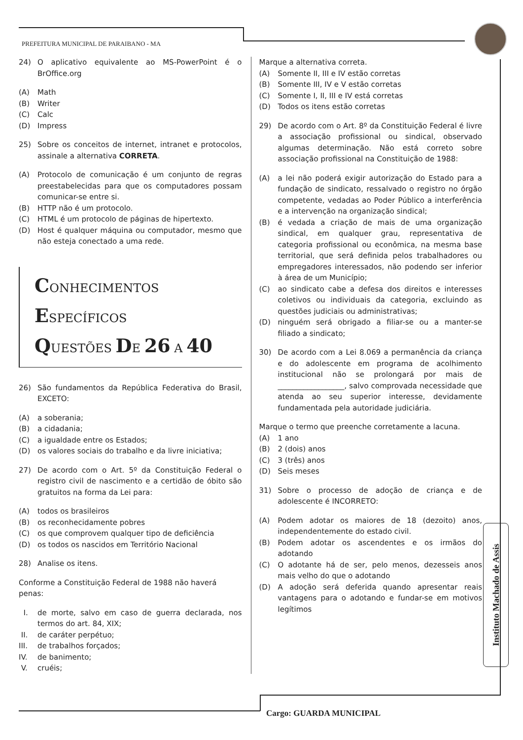PREFEITURA MUNICIPAL DE PARAIBANO - MA
24) O aplicativo equivalente ao MS-PowerPoint é o BrOffice.org
(A) Math
(B) Writer
(C) Calc
(D) Impress
25) Sobre os conceitos de internet, intranet e protocolos, assinale a alternativa CORRETA.
(A) Protocolo de comunicação é um conjunto de regras preestabelecidas para que os computadores possam comunicar-se entre si.
(B) HTTP não é um protocolo.
(C) HTML é um protocolo de páginas de hipertexto.
(D) Host é qualquer máquina ou computador, mesmo que não esteja conectado a uma rede.
CONHECIMENTOS ESPECÍFICOS
QUESTÕES DE 26 A 40
26) São fundamentos da República Federativa do Brasil, EXCETO:
(A) a soberania;
(B) a cidadania;
(C) a igualdade entre os Estados;
(D) os valores sociais do trabalho e da livre iniciativa;
27) De acordo com o Art. 5º da Constituição Federal o registro civil de nascimento e a certidão de óbito são gratuitos na forma da Lei para:
(A) todos os brasileiros
(B) os reconhecidamente pobres
(C) os que comprovem qualquer tipo de deficiência
(D) os todos os nascidos em Território Nacional
28) Analise os itens.
Conforme a Constituição Federal de 1988 não haverá penas:
I. de morte, salvo em caso de guerra declarada, nos termos do art. 84, XIX;
II. de caráter perpétuo;
III. de trabalhos forçados;
IV. de banimento;
V. cruéis;
Marque a alternativa correta.
(A) Somente II, III e IV estão corretas
(B) Somente III, IV e V estão corretas
(C) Somente I, II, III e IV está corretas
(D) Todos os itens estão corretas
29) De acordo com o Art. 8º da Constituição Federal é livre a associação profissional ou sindical, observado algumas determinação. Não está correto sobre associação profissional na Constituição de 1988:
(A) a lei não poderá exigir autorização do Estado para a fundação de sindicato, ressalvado o registro no órgão competente, vedadas ao Poder Público a interferência e a intervenção na organização sindical;
(B) é vedada a criação de mais de uma organização sindical, em qualquer grau, representativa de categoria profissional ou econômica, na mesma base territorial, que será definida pelos trabalhadores ou empregadores interessados, não podendo ser inferior à área de um Município;
(C) ao sindicato cabe a defesa dos direitos e interesses coletivos ou individuais da categoria, excluindo as questões judiciais ou administrativas;
(D) ninguém será obrigado a filiar-se ou a manter-se filiado a sindicato;
30) De acordo com a Lei 8.069 a permanência da criança e do adolescente em programa de acolhimento institucional não se prolongará por mais de __________________, salvo comprovada necessidade que atenda ao seu superior interesse, devidamente fundamentada pela autoridade judiciária.
Marque o termo que preenche corretamente a lacuna.
(A) 1 ano
(B) 2 (dois) anos
(C) 3 (três) anos
(D) Seis meses
31) Sobre o processo de adoção de criança e de adolescente é INCORRETO:
(A) Podem adotar os maiores de 18 (dezoito) anos, independentemente do estado civil.
(B) Podem adotar os ascendentes e os irmãos do adotando
(C) O adotante há de ser, pelo menos, dezesseis anos mais velho do que o adotando
(D) A adoção será deferida quando apresentar reais vantagens para o adotando e fundar-se em motivos legítimos
Instituto Machado de Assis
Cargo: GUARDA MUNICIPAL